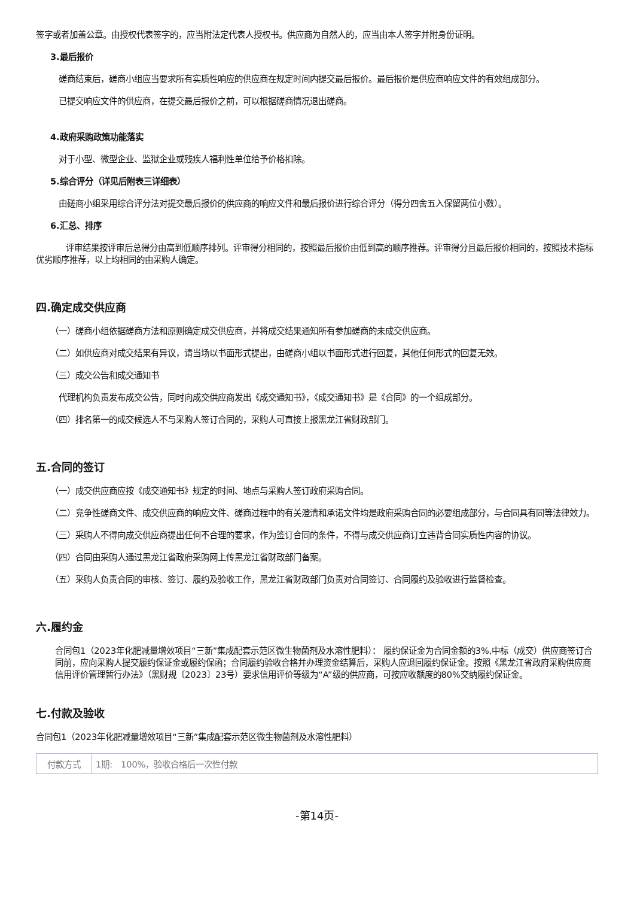签字或者加盖公章。由授权代表签字的，应当附法定代表人授权书。供应商为自然人的，应当由本人签字并附身份证明。
3.最后报价
磋商结束后，磋商小组应当要求所有实质性响应的供应商在规定时间内提交最后报价。最后报价是供应商响应文件的有效组成部分。
已提交响应文件的供应商，在提交最后报价之前，可以根据磋商情况退出磋商。
4.政府采购政策功能落实
对于小型、微型企业、监狱企业或残疾人福利性单位给予价格扣除。
5.综合评分（详见后附表三详细表）
由磋商小组采用综合评分法对提交最后报价的供应商的响应文件和最后报价进行综合评分（得分四舍五入保留两位小数）。
6.汇总、排序
评审结果按评审后总得分由高到低顺序排列。评审得分相同的，按照最后报价由低到高的顺序推荐。评审得分且最后报价相同的，按照技术指标优劣顺序推荐，以上均相同的由采购人确定。
四.确定成交供应商
（一）磋商小组依据磋商方法和原则确定成交供应商，并将成交结果通知所有参加磋商的未成交供应商。
（二）如供应商对成交结果有异议，请当场以书面形式提出，由磋商小组以书面形式进行回复，其他任何形式的回复无效。
（三）成交公告和成交通知书
代理机构负责发布成交公告，同时向成交供应商发出《成交通知书》，《成交通知书》是《合同》的一个组成部分。
（四）排名第一的成交候选人不与采购人签订合同的，采购人可直接上报黑龙江省财政部门。
五.合同的签订
（一）成交供应商应按《成交通知书》规定的时间、地点与采购人签订政府采购合同。
（二）竞争性磋商文件、成交供应商的响应文件、磋商过程中的有关澄清和承诺文件均是政府采购合同的必要组成部分，与合同具有同等法律效力。
（三）采购人不得向成交供应商提出任何不合理的要求，作为签订合同的条件，不得与成交供应商订立违背合同实质性内容的协议。
（四）合同由采购人通过黑龙江省政府采购网上传黑龙江省财政部门备案。
（五）采购人负责合同的审核、签订、履约及验收工作，黑龙江省财政部门负责对合同签订、合同履约及验收进行监督检查。
六.履约金
合同包1（2023年化肥减量增效项目“三新”集成配套示范区微生物菌剂及水溶性肥料）： 履约保证金为合同金额的3%,中标（成交）供应商签订合同前，应向采购人提交履约保证金或履约保函；合同履约验收合格并办理资金结算后，采购人应退回履约保证金。按照《黑龙江省政府采购供应商信用评价管理暂行办法》（黑财规〔2023〕23号）要求信用评价等级为“A”级的供应商，可按应收额度的80%交纳履约保证金。
七.付款及验收
合同包1（2023年化肥减量增效项目“三新”集成配套示范区微生物菌剂及水溶性肥料）
| 付款方式 | 1期: 100%，验收合格后一次性付款 |
-第14页-